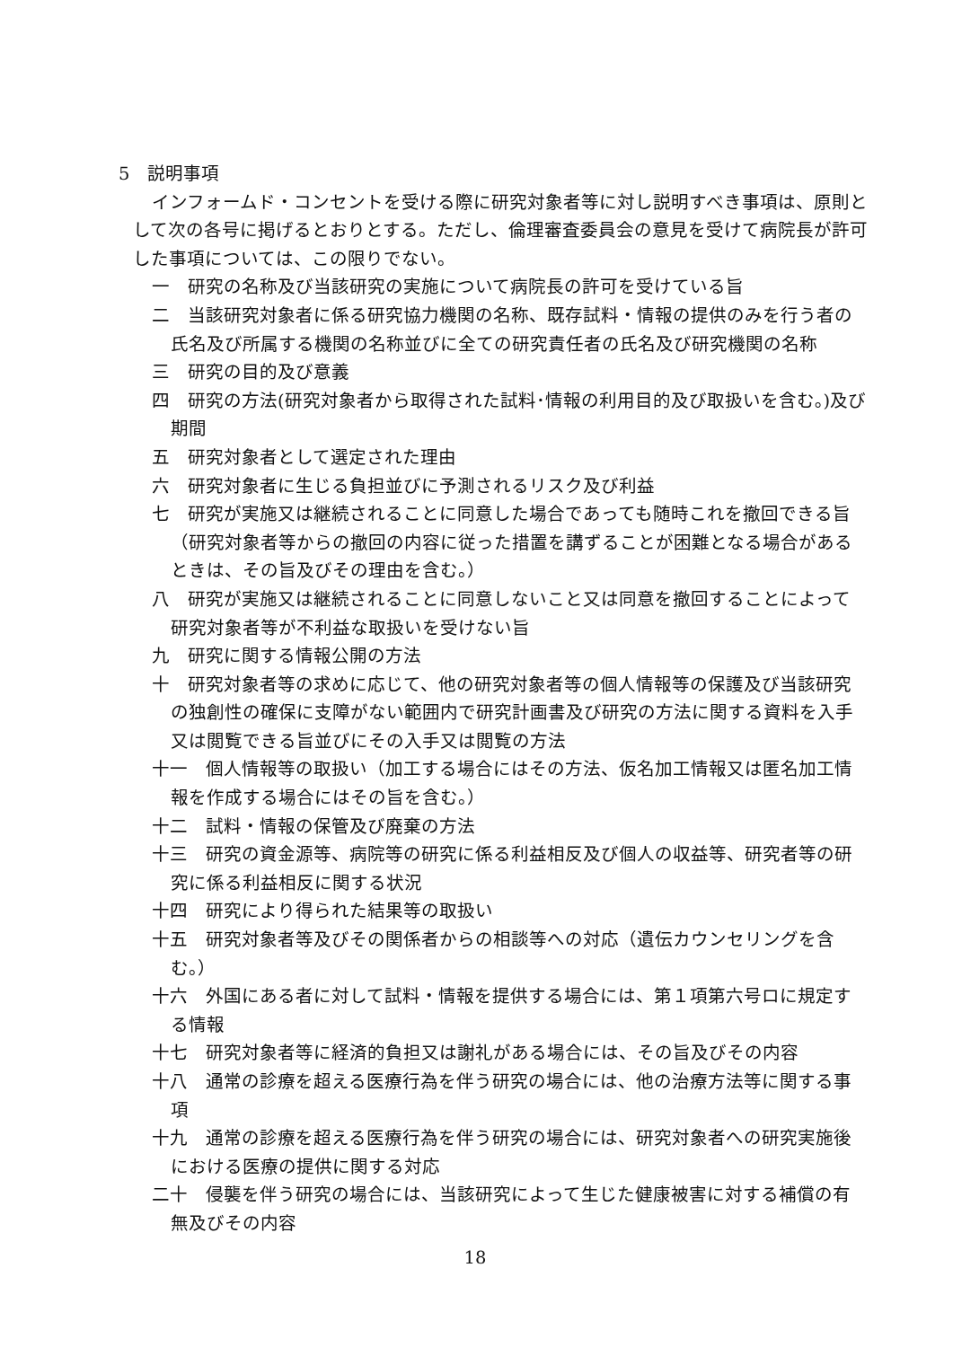5　説明事項
インフォームド・コンセントを受ける際に研究対象者等に対し説明すべき事項は、原則として次の各号に掲げるとおりとする。ただし、倫理審査委員会の意見を受けて病院長が許可した事項については、この限りでない。
一　研究の名称及び当該研究の実施について病院長の許可を受けている旨
二　当該研究対象者に係る研究協力機関の名称、既存試料・情報の提供のみを行う者の氏名及び所属する機関の名称並びに全ての研究責任者の氏名及び研究機関の名称
三　研究の目的及び意義
四　研究の方法(研究対象者から取得された試料･情報の利用目的及び取扱いを含む｡)及び期間
五　研究対象者として選定された理由
六　研究対象者に生じる負担並びに予測されるリスク及び利益
七　研究が実施又は継続されることに同意した場合であっても随時これを撤回できる旨（研究対象者等からの撤回の内容に従った措置を講ずることが困難となる場合があるときは、その旨及びその理由を含む。）
八　研究が実施又は継続されることに同意しないこと又は同意を撤回することによって研究対象者等が不利益な取扱いを受けない旨
九　研究に関する情報公開の方法
十　研究対象者等の求めに応じて、他の研究対象者等の個人情報等の保護及び当該研究の独創性の確保に支障がない範囲内で研究計画書及び研究の方法に関する資料を入手又は閲覧できる旨並びにその入手又は閲覧の方法
十一　個人情報等の取扱い（加工する場合にはその方法、仮名加工情報又は匿名加工情報を作成する場合にはその旨を含む。）
十二　試料・情報の保管及び廃棄の方法
十三　研究の資金源等、病院等の研究に係る利益相反及び個人の収益等、研究者等の研究に係る利益相反に関する状況
十四　研究により得られた結果等の取扱い
十五　研究対象者等及びその関係者からの相談等への対応（遺伝カウンセリングを含む。）
十六　外国にある者に対して試料・情報を提供する場合には、第１項第六号ロに規定する情報
十七　研究対象者等に経済的負担又は謝礼がある場合には、その旨及びその内容
十八　通常の診療を超える医療行為を伴う研究の場合には、他の治療方法等に関する事項
十九　通常の診療を超える医療行為を伴う研究の場合には、研究対象者への研究実施後における医療の提供に関する対応
二十　侵襲を伴う研究の場合には、当該研究によって生じた健康被害に対する補償の有無及びその内容
18